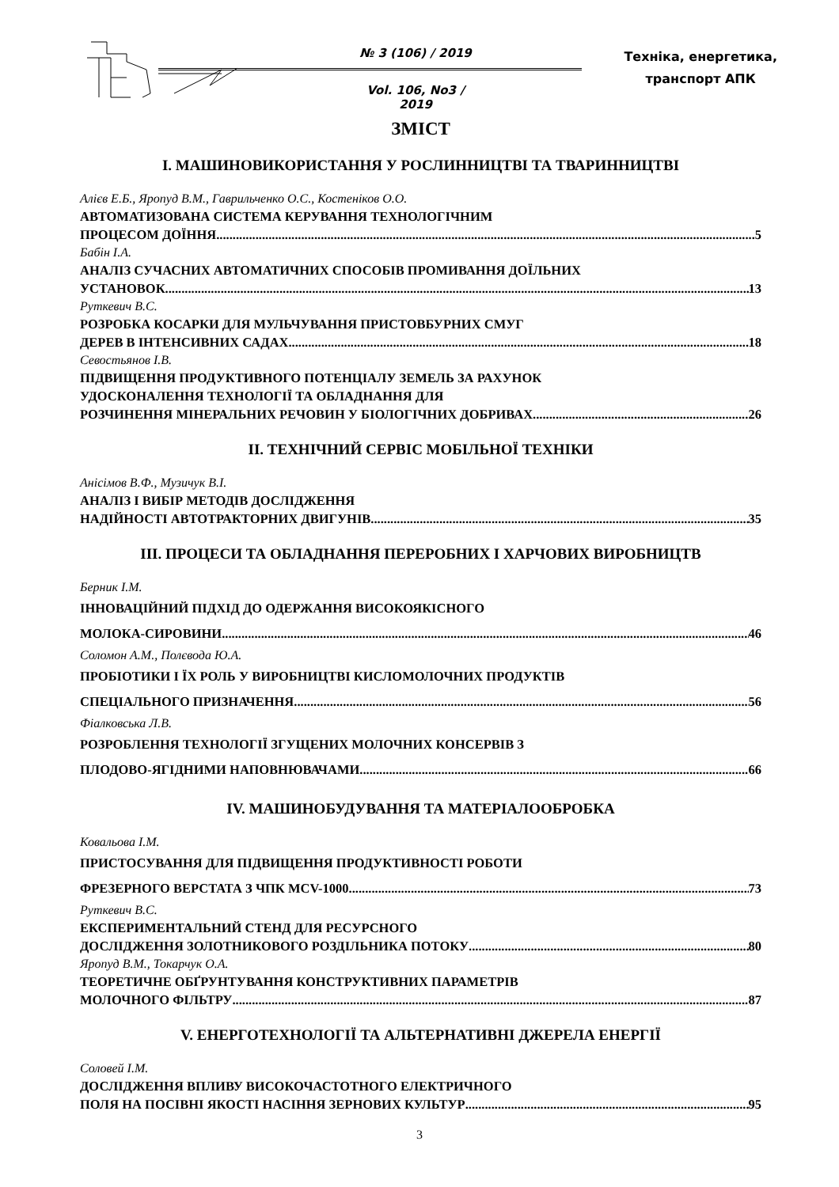№ 3 (106) / 2019
Vol. 106, No3 / 2019
Техніка, енергетика,
транспорт АПК
ЗМІСТ
I. МАШИНОВИКОРИСТАННЯ У РОСЛИННИЦТВІ ТА ТВАРИННИЦТВІ
Алієв Е.Б., Яропуд В.М., Гаврильченко О.С., Костеніков О.О.
АВТОМАТИЗОВАНА СИСТЕМА КЕРУВАННЯ ТЕХНОЛОГІЧНИМ
ПРОЦЕСОМ ДОЇННЯ 5
Бабін І.А.
АНАЛІЗ СУЧАСНИХ АВТОМАТИЧНИХ СПОСОБІВ ПРОМИВАННЯ ДОЇЛЬНИХ
УСТАНОВОК 13
Руткевич В.С.
РОЗРОБКА КОСАРКИ ДЛЯ МУЛЬЧУВАННЯ ПРИСТОВБУРНИХ СМУГ
ДЕРЕВ В ІНТЕНСИВНИХ САДАХ 18
Севостьянов І.В.
ПІДВИЩЕННЯ ПРОДУКТИВНОГО ПОТЕНЦІАЛУ ЗЕМЕЛЬ ЗА РАХУНОК
УДОСКОНАЛЕННЯ ТЕХНОЛОГІЇ ТА ОБЛАДНАННЯ ДЛЯ
РОЗЧИНЕННЯ МІНЕРАЛЬНИХ РЕЧОВИН У БІОЛОГІЧНИХ ДОБРИВАХ 26
II. ТЕХНІЧНИЙ СЕРВІС МОБІЛЬНОЇ ТЕХНІКИ
Анісімов В.Ф., Музичук В.І.
АНАЛІЗ І ВИБІР МЕТОДІВ ДОСЛІДЖЕННЯ
НАДІЙНОСТІ АВТОТРАКТОРНИХ ДВИГУНІВ 35
III. ПРОЦЕСИ ТА ОБЛАДНАННЯ ПЕРЕРОБНИХ І ХАРЧОВИХ ВИРОБНИЦТВ
Берник І.М.
ІННОВАЦІЙНИЙ ПІДХІД ДО ОДЕРЖАННЯ ВИСОКОЯКІСНОГО
МОЛОКА-СИРОВИНИ 46
Соломон А.М., Полєвода Ю.А.
ПРОБІОТИКИ І ЇХ РОЛЬ У ВИРОБНИЦТВІ КИСЛОМОЛОЧНИХ ПРОДУКТІВ
СПЕЦІАЛЬНОГО ПРИЗНАЧЕННЯ 56
Фіалковська Л.В.
РОЗРОБЛЕННЯ ТЕХНОЛОГІЇ ЗГУЩЕНИХ МОЛОЧНИХ КОНСЕРВІВ З
ПЛОДОВО-ЯГІДНИМИ НАПОВНЮВАЧАМИ 66
IV. МАШИНОБУДУВАННЯ ТА МАТЕРІАЛООБРОБКА
Ковальова І.М.
ПРИСТОСУВАННЯ ДЛЯ ПІДВИЩЕННЯ ПРОДУКТИВНОСТІ РОБОТИ
ФРЕЗЕРНОГО ВЕРСТАТА З ЧПК MCV-1000 73
Руткевич В.С.
ЕКСПЕРИМЕНТАЛЬНИЙ СТЕНД ДЛЯ РЕСУРСНОГО
ДОСЛІДЖЕННЯ ЗОЛОТНИКОВОГО РОЗДІЛЬНИКА ПОТОКУ 80
Яропуд В.М., Токарчук О.А.
ТЕОРЕТИЧНЕ ОБҐРУНТУВАННЯ КОНСТРУКТИВНИХ ПАРАМЕТРІВ
МОЛОЧНОГО ФІЛЬТРУ 87
V. ЕНЕРГОТЕХНОЛОГІЇ ТА АЛЬТЕРНАТИВНІ ДЖЕРЕЛА ЕНЕРГІЇ
Соловей І.М.
ДОСЛІДЖЕННЯ ВПЛИВУ ВИСОКОЧАСТОТНОГО ЕЛЕКТРИЧНОГО
ПОЛЯ НА ПОСІВНІ ЯКОСТІ НАСІННЯ ЗЕРНОВИХ КУЛЬТУР 95
3